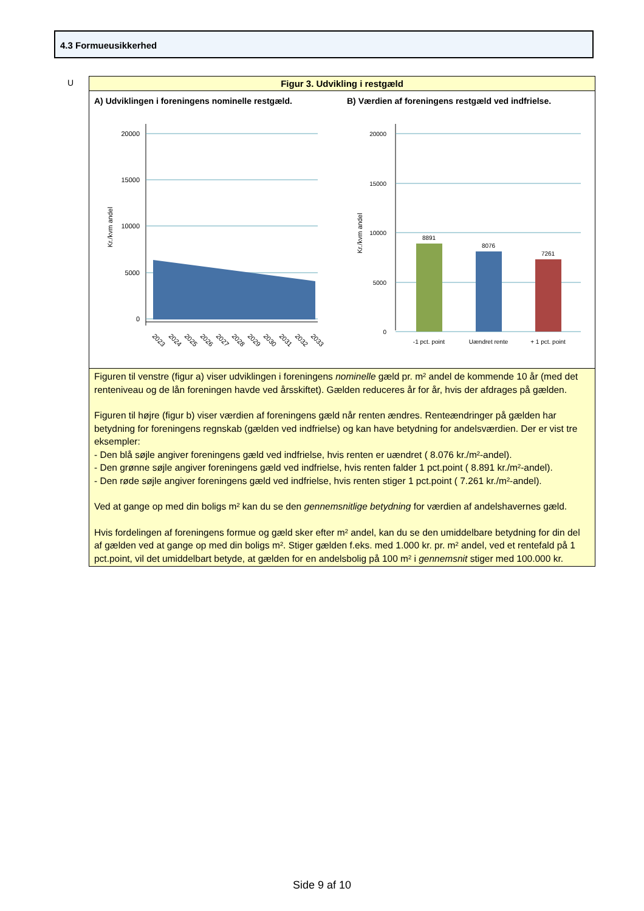4.3 Formueusikkerhed
U
Figur 3. Udvikling i restgæld
A) Udviklingen i foreningens nominelle restgæld.
20000
15000
10000
5000
0
Kr./kvm andel
2023
2024
2025
2026
2027
2028
2029
2030
2031
2032
2033
B) Værdien af foreningens restgæld ved indfrielse.
20000
15000
10000
5000
0
Kr./kvm andel
8891
8076
7261
-1 pct. point
Uændret rente
+ 1 pct. point
Figuren til venstre (figur a) viser udviklingen i foreningens nominelle gæld pr. m² andel de kommende 10 år (med det renteniveau og de lån foreningen havde ved årsskiftet). Gælden reduceres år for år, hvis der afdrages på gælden.
Figuren til højre (figur b) viser værdien af foreningens gæld når renten ændres. Renteændringer på gælden har betydning for foreningens regnskab (gælden ved indfrielse) og kan have betydning for andelsværdien. Der er vist tre eksempler:
- Den blå søjle angiver foreningens gæld ved indfrielse, hvis renten er uændret ( 8.076 kr./m²-andel).
- Den grønne søjle angiver foreningens gæld ved indfrielse, hvis renten falder 1 pct.point ( 8.891 kr./m²-andel).
- Den røde søjle angiver foreningens gæld ved indfrielse, hvis renten stiger 1 pct.point ( 7.261 kr./m²-andel).
Ved at gange op med din boligs m² kan du se den gennemsnitlige betydning for værdien af andelshavernes gæld.
Hvis fordelingen af foreningens formue og gæld sker efter m² andel, kan du se den umiddelbare betydning for din del af gælden ved at gange op med din boligs m². Stiger gælden f.eks. med 1.000 kr. pr. m² andel, ved et rentefald på 1 pct.point, vil det umiddelbart betyde, at gælden for en andelsbolig på 100 m² i gennemsnit stiger med 100.000 kr.
Side 9 af 10